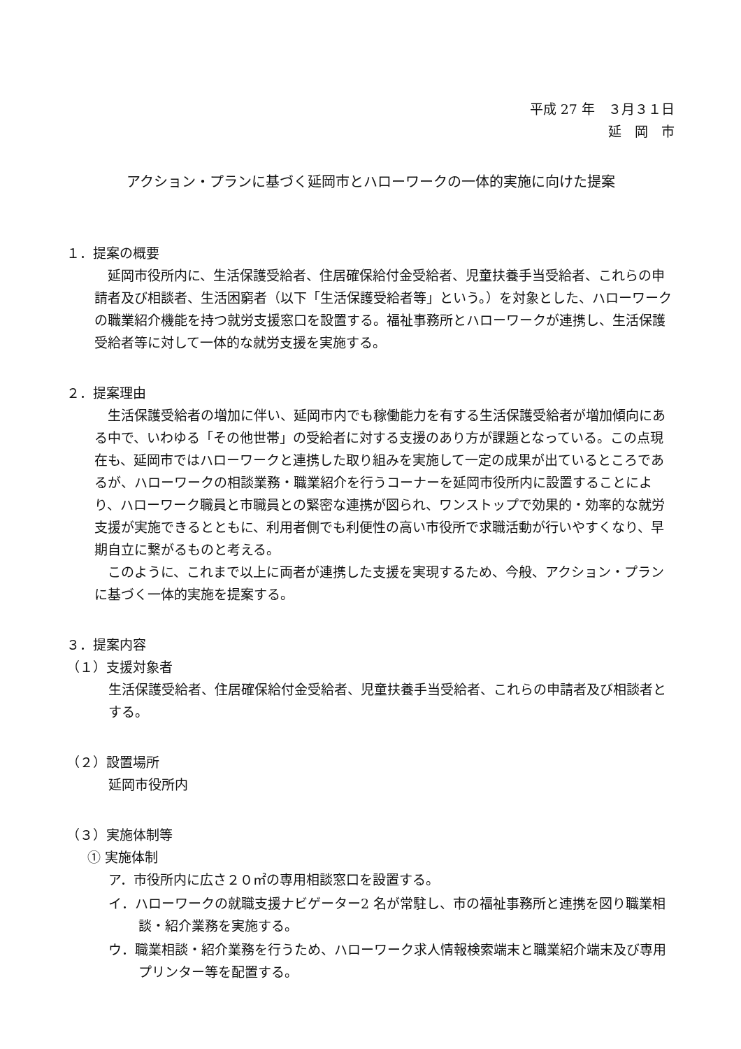平成 27 年　３月３１日
延　岡　市
アクション・プランに基づく延岡市とハローワークの一体的実施に向けた提案
１．提案の概要
延岡市役所内に、生活保護受給者、住居確保給付金受給者、児童扶養手当受給者、これらの申請者及び相談者、生活困窮者（以下「生活保護受給者等」という。）を対象とした、ハローワークの職業紹介機能を持つ就労支援窓口を設置する。福祉事務所とハローワークが連携し、生活保護受給者等に対して一体的な就労支援を実施する。
２．提案理由
生活保護受給者の増加に伴い、延岡市内でも稼働能力を有する生活保護受給者が増加傾向にある中で、いわゆる「その他世帯」の受給者に対する支援のあり方が課題となっている。この点現在も、延岡市ではハローワークと連携した取り組みを実施して一定の成果が出ているところであるが、ハローワークの相談業務・職業紹介を行うコーナーを延岡市役所内に設置することにより、ハローワーク職員と市職員との緊密な連携が図られ、ワンストップで効果的・効率的な就労支援が実施できるとともに、利用者側でも利便性の高い市役所で求職活動が行いやすくなり、早期自立に繋がるものと考える。
このように、これまで以上に両者が連携した支援を実現するため、今般、アクション・プランに基づく一体的実施を提案する。
３．提案内容
（１）支援対象者
生活保護受給者、住居確保給付金受給者、児童扶養手当受給者、これらの申請者及び相談者とする。
（２）設置場所
延岡市役所内
（３）実施体制等
① 実施体制
ア．市役所内に広さ２０㎡の専用相談窓口を設置する。
イ．ハローワークの就職支援ナビゲーター2 名が常駐し、市の福祉事務所と連携を図り職業相談・紹介業務を実施する。
ウ．職業相談・紹介業務を行うため、ハローワーク求人情報検索端末と職業紹介端末及び専用プリンター等を配置する。